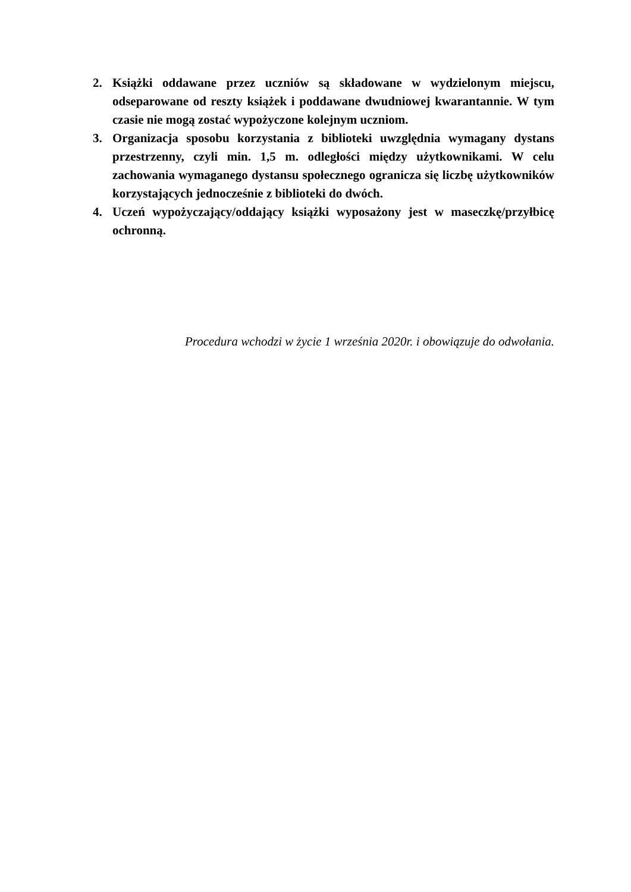2. Książki oddawane przez uczniów są składowane w wydzielonym miejscu, odseparowane od reszty książek i poddawane dwudniowej kwarantannie. W tym czasie nie mogą zostać wypożyczone kolejnym uczniom.
3. Organizacja sposobu korzystania z biblioteki uwzględnia wymagany dystans przestrzenny, czyli min. 1,5 m. odległości między użytkownikami. W celu zachowania wymaganego dystansu społecznego ogranicza się liczbę użytkowników korzystających jednocześnie z biblioteki do dwóch.
4. Uczeń wypożyczający/oddający książki wyposażony jest w maseczkę/przyłbicę ochronną.
Procedura wchodzi w życie 1 września 2020r. i obowiązuje do odwołania.